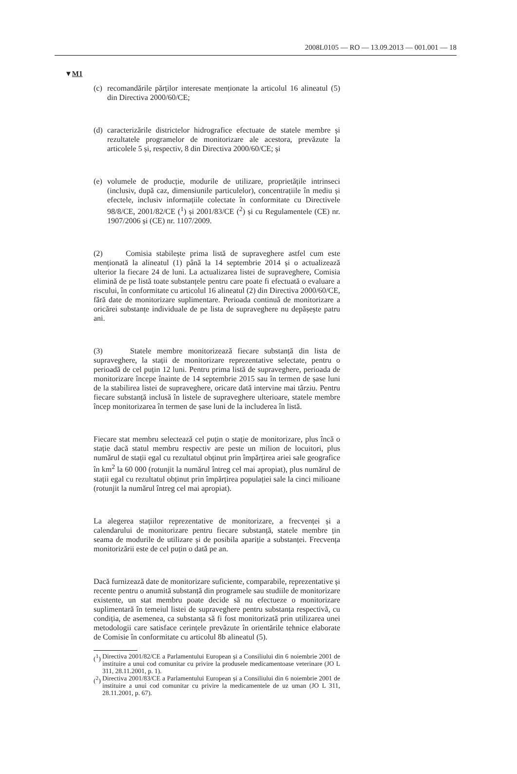2008L0105 — RO — 13.09.2013 — 001.001 — 18
▼M1
(c) recomandările părților interesate menționate la articolul 16 alineatul (5) din Directiva 2000/60/CE;
(d) caracterizările districtelor hidrografice efectuate de statele membre și rezultatele programelor de monitorizare ale acestora, prevăzute la articolele 5 și, respectiv, 8 din Directiva 2000/60/CE; și
(e) volumele de producție, modurile de utilizare, proprietățile intrinseci (inclusiv, după caz, dimensiunile particulelor), concentrațiile în mediu și efectele, inclusiv informațiile colectate în conformitate cu Directivele 98/8/CE, 2001/82/CE (<sup>1</sup>) și 2001/83/CE (<sup>2</sup>) și cu Regulamentele (CE) nr. 1907/2006 și (CE) nr. 1107/2009.
(2) Comisia stabilește prima listă de supraveghere astfel cum este menționată la alineatul (1) până la 14 septembrie 2014 și o actualizează ulterior la fiecare 24 de luni. La actualizarea listei de supraveghere, Comisia elimină de pe listă toate substanțele pentru care poate fi efectuată o evaluare a riscului, în conformitate cu articolul 16 alineatul (2) din Directiva 2000/60/CE, fără date de monitorizare suplimentare. Perioada continuă de monitorizare a oricărei substanțe individuale de pe lista de supraveghere nu depășește patru ani.
(3) Statele membre monitorizează fiecare substanță din lista de supraveghere, la stații de monitorizare reprezentative selectate, pentru o perioadă de cel puțin 12 luni. Pentru prima listă de supraveghere, perioada de monitorizare începe înainte de 14 septembrie 2015 sau în termen de șase luni de la stabilirea listei de supraveghere, oricare dată intervine mai târziu. Pentru fiecare substanță inclusă în listele de supraveghere ulterioare, statele membre încep monitorizarea în termen de șase luni de la includerea în listă.
Fiecare stat membru selectează cel puțin o stație de monitorizare, plus încă o stație dacă statul membru respectiv are peste un milion de locuitori, plus numărul de stații egal cu rezultatul obținut prin împărțirea ariei sale geografice în km<sup>2</sup> la 60 000 (rotunjit la numărul întreg cel mai apropiat), plus numărul de stații egal cu rezultatul obținut prin împărțirea populației sale la cinci milioane (rotunjit la numărul întreg cel mai apropiat).
La alegerea stațiilor reprezentative de monitorizare, a frecvenței și a calendarului de monitorizare pentru fiecare substanță, statele membre țin seama de modurile de utilizare și de posibila apariție a substanței. Frecvența monitorizării este de cel puțin o dată pe an.
Dacă furnizează date de monitorizare suficiente, comparabile, reprezentative și recente pentru o anumită substanță din programele sau studiile de monitorizare existente, un stat membru poate decide să nu efectueze o monitorizare suplimentară în temeiul listei de supraveghere pentru substanța respectivă, cu condiția, de asemenea, ca substanța să fi fost monitorizată prin utilizarea unei metodologii care satisface cerințele prevăzute în orientările tehnice elaborate de Comisie în conformitate cu articolul 8b alineatul (5).
(<sup>1</sup>) Directiva 2001/82/CE a Parlamentului European și a Consiliului din 6 noiembrie 2001 de instituire a unui cod comunitar cu privire la produsele medicamentoase veterinare (JO L 311, 28.11.2001, p. 1).
(<sup>2</sup>) Directiva 2001/83/CE a Parlamentului European și a Consiliului din 6 noiembrie 2001 de instituire a unui cod comunitar cu privire la medicamentele de uz uman (JO L 311, 28.11.2001, p. 67).